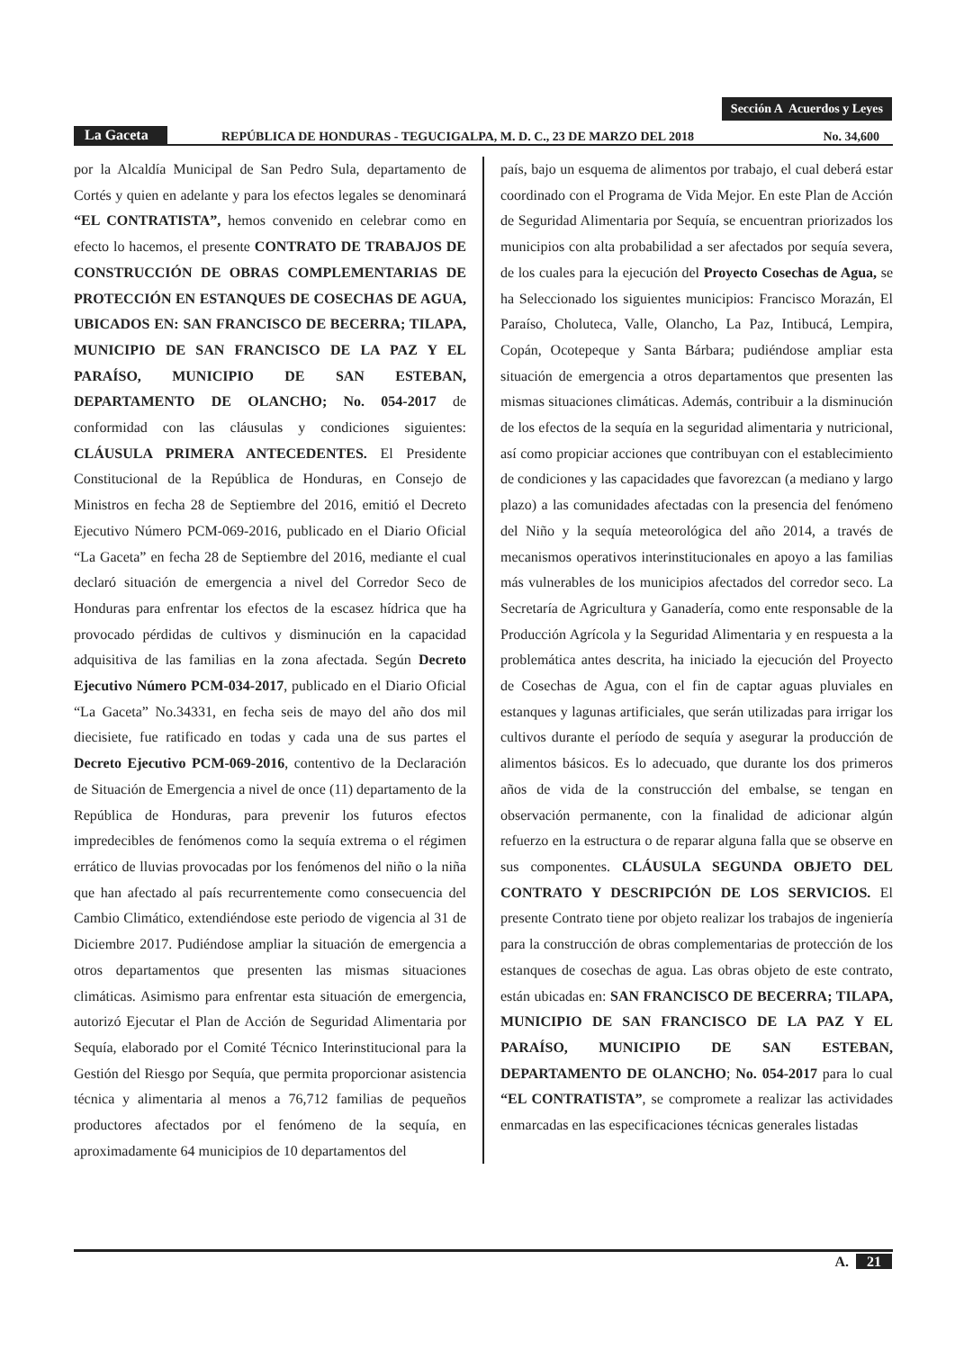Sección A Acuerdos y Leyes
La Gaceta
REPÚBLICA DE HONDURAS - TEGUCIGALPA, M. D. C., 23 DE MARZO DEL 2018 No. 34,600
por la Alcaldía Municipal de San Pedro Sula, departamento de Cortés y quien en adelante y para los efectos legales se denominará “EL CONTRATISTA”, hemos convenido en celebrar como en efecto lo hacemos, el presente CONTRATO DE TRABAJOS DE CONSTRUCCIÓN DE OBRAS COMPLEMENTARIAS DE PROTECCIÓN EN ESTANQUES DE COSECHAS DE AGUA, UBICADOS EN: SAN FRANCISCO DE BECERRA; TILAPA, MUNICIPIO DE SAN FRANCISCO DE LA PAZ Y EL PARAÍSO, MUNICIPIO DE SAN ESTEBAN, DEPARTAMENTO DE OLANCHO; No. 054-2017 de conformidad con las cláusulas y condiciones siguientes: CLÁUSULA PRIMERA ANTECEDENTES. El Presidente Constitucional de la República de Honduras, en Consejo de Ministros en fecha 28 de Septiembre del 2016, emitió el Decreto Ejecutivo Número PCM-069-2016, publicado en el Diario Oficial “La Gaceta” en fecha 28 de Septiembre del 2016, mediante el cual declaró situación de emergencia a nivel del Corredor Seco de Honduras para enfrentar los efectos de la escasez hídrica que ha provocado pérdidas de cultivos y disminución en la capacidad adquisitiva de las familias en la zona afectada. Según Decreto Ejecutivo Número PCM-034-2017, publicado en el Diario Oficial “La Gaceta” No.34331, en fecha seis de mayo del año dos mil diecisiete, fue ratificado en todas y cada una de sus partes el Decreto Ejecutivo PCM-069-2016, contentivo de la Declaración de Situación de Emergencia a nivel de once (11) departamento de la República de Honduras, para prevenir los futuros efectos impredecibles de fenómenos como la sequía extrema o el régimen errático de lluvias provocadas por los fenómenos del niño o la niña que han afectado al país recurrentemente como consecuencia del Cambio Climático, extendiéndose este periodo de vigencia al 31 de Diciembre 2017. Pudiéndose ampliar la situación de emergencia a otros departamentos que presenten las mismas situaciones climáticas. Asimismo para enfrentar esta situación de emergencia, autorizó Ejecutar el Plan de Acción de Seguridad Alimentaria por Sequía, elaborado por el Comité Técnico Interinstitucional para la Gestión del Riesgo por Sequía, que permita proporcionar asistencia técnica y alimentaria al menos a 76,712 familias de pequeños productores afectados por el fenómeno de la sequía, en aproximadamente 64 municipios de 10 departamentos del
país, bajo un esquema de alimentos por trabajo, el cual deberá estar coordinado con el Programa de Vida Mejor. En este Plan de Acción de Seguridad Alimentaria por Sequía, se encuentran priorizados los municipios con alta probabilidad a ser afectados por sequía severa, de los cuales para la ejecución del Proyecto Cosechas de Agua, se ha Seleccionado los siguientes municipios: Francisco Morazán, El Paraíso, Choluteca, Valle, Olancho, La Paz, Intibucá, Lempira, Copán, Ocotepeque y Santa Bárbara; pudiéndose ampliar esta situación de emergencia a otros departamentos que presenten las mismas situaciones climáticas. Además, contribuir a la disminución de los efectos de la sequía en la seguridad alimentaria y nutricional, así como propiciar acciones que contribuyan con el establecimiento de condiciones y las capacidades que favorezcan (a mediano y largo plazo) a las comunidades afectadas con la presencia del fenómeno del Niño y la sequía meteorológica del año 2014, a través de mecanismos operativos interinstitucionales en apoyo a las familias más vulnerables de los municipios afectados del corredor seco. La Secretaría de Agricultura y Ganadería, como ente responsable de la Producción Agrícola y la Seguridad Alimentaria y en respuesta a la problemática antes descrita, ha iniciado la ejecución del Proyecto de Cosechas de Agua, con el fin de captar aguas pluviales en estanques y lagunas artificiales, que serán utilizadas para irrigar los cultivos durante el período de sequía y asegurar la producción de alimentos básicos. Es lo adecuado, que durante los dos primeros años de vida de la construcción del embalse, se tengan en observación permanente, con la finalidad de adicionar algún refuerzo en la estructura o de reparar alguna falla que se observe en sus componentes. CLÁUSULA SEGUNDA OBJETO DEL CONTRATO Y DESCRIPCIÓN DE LOS SERVICIOS. El presente Contrato tiene por objeto realizar los trabajos de ingeniería para la construcción de obras complementarias de protección de los estanques de cosechas de agua. Las obras objeto de este contrato, están ubicadas en: SAN FRANCISCO DE BECERRA; TILAPA, MUNICIPIO DE SAN FRANCISCO DE LA PAZ Y EL PARAÍSO, MUNICIPIO DE SAN ESTEBAN, DEPARTAMENTO DE OLANCHO; No. 054-2017 para lo cual “EL CONTRATISTA”, se compromete a realizar las actividades enmarcadas en las especificaciones técnicas generales listadas
A. 21